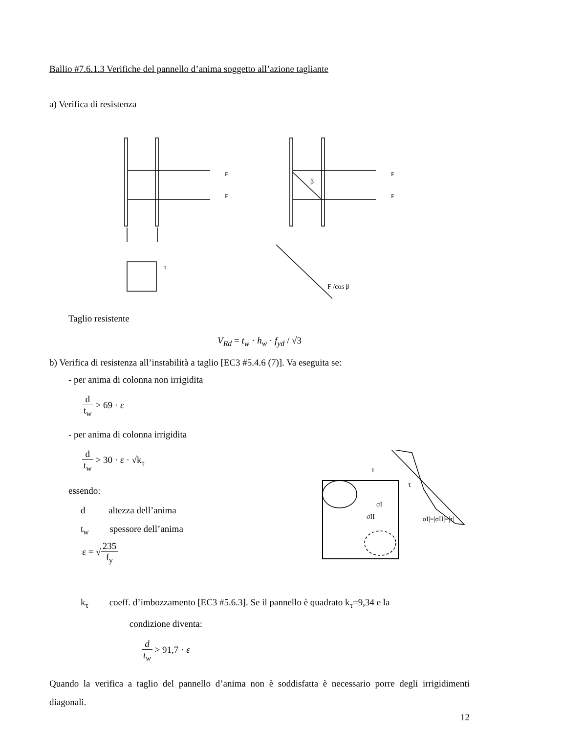Ballio #7.6.1.3 Verifiche del pannello d’anima soggetto all’azione tagliante
a) Verifica di resistenza
F
F
τ
β
F
F
F /cos β
Taglio resistente
V<sub>Rd</sub> = t<sub>w</sub> · h<sub>w</sub> · f<sub>yd</sub> / √3
b) Verifica di resistenza all’instabilità a taglio [EC3 #5.4.6 (7)]. Va eseguita se:
- per anima di colonna non irrigidita
d t<sub>w</sub> > 69 · ε
- per anima di colonna irrigidita
d t<sub>w</sub> > 30 · ε · √k<sub>τ</sub>
essendo:
d altezza dell’anima
t<sub>w</sub> spessore dell’anima
ε = √235 f<sub>y</sub>
τ
τ
σI
σII
|σI|=|σII|=|τ|
k<sub>τ</sub> coeff. d’imbozzamento [EC3 #5.6.3]. Se il pannello è quadrato k<sub>τ</sub>=9,34 e la
condizione diventa:
d t<sub>w</sub> > 91,7 · ε
Quando la verifica a taglio del pannello d’anima non è soddisfatta è necessario porre degli irrigidimenti diagonali.
12